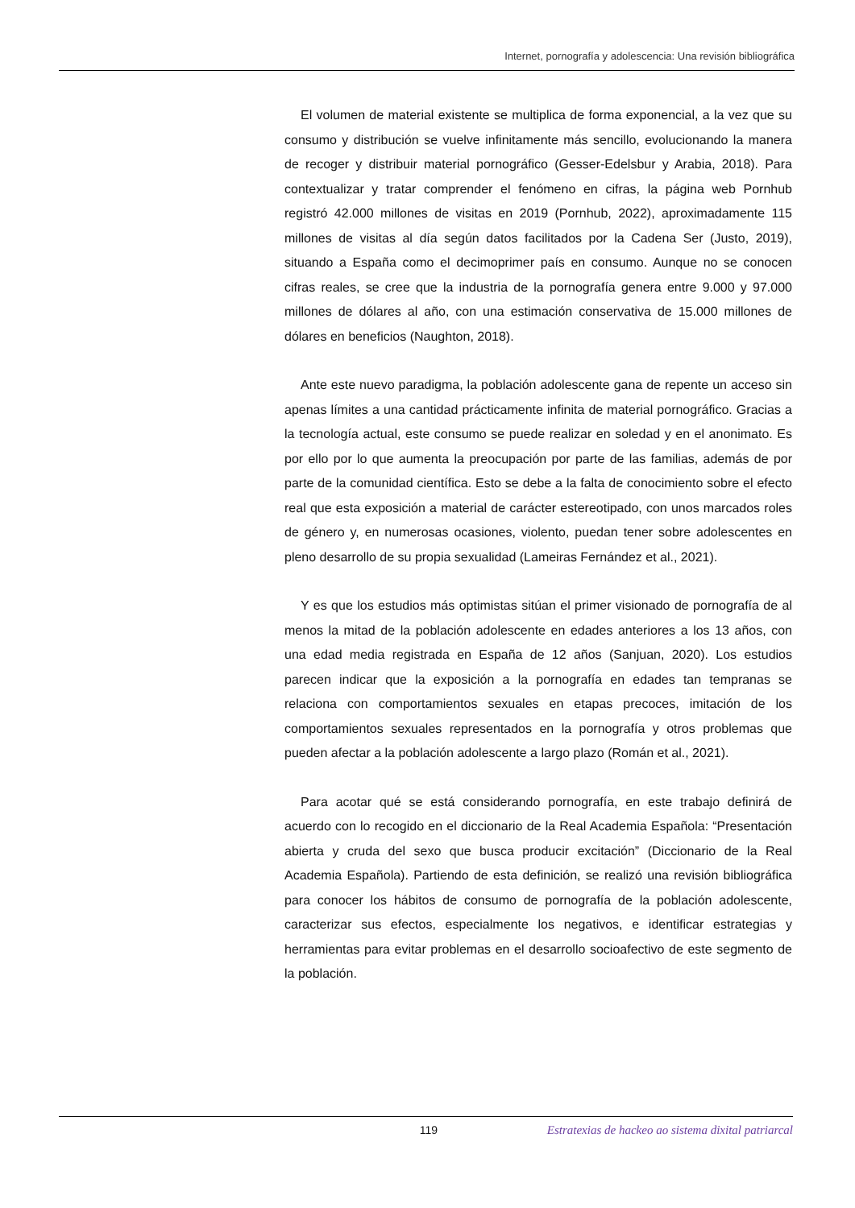Internet, pornografía y adolescencia: Una revisión bibliográfica
El volumen de material existente se multiplica de forma exponencial, a la vez que su consumo y distribución se vuelve infinitamente más sencillo, evolucionando la manera de recoger y distribuir material pornográfico (Gesser-Edelsbur y Arabia, 2018). Para contextualizar y tratar comprender el fenómeno en cifras, la página web Pornhub registró 42.000 millones de visitas en 2019 (Pornhub, 2022), aproximadamente 115 millones de visitas al día según datos facilitados por la Cadena Ser (Justo, 2019), situando a España como el decimoprimer país en consumo. Aunque no se conocen cifras reales, se cree que la industria de la pornografía genera entre 9.000 y 97.000 millones de dólares al año, con una estimación conservativa de 15.000 millones de dólares en beneficios (Naughton, 2018).
Ante este nuevo paradigma, la población adolescente gana de repente un acceso sin apenas límites a una cantidad prácticamente infinita de material pornográfico. Gracias a la tecnología actual, este consumo se puede realizar en soledad y en el anonimato. Es por ello por lo que aumenta la preocupación por parte de las familias, además de por parte de la comunidad científica. Esto se debe a la falta de conocimiento sobre el efecto real que esta exposición a material de carácter estereotipado, con unos marcados roles de género y, en numerosas ocasiones, violento, puedan tener sobre adolescentes en pleno desarrollo de su propia sexualidad (Lameiras Fernández et al., 2021).
Y es que los estudios más optimistas sitúan el primer visionado de pornografía de al menos la mitad de la población adolescente en edades anteriores a los 13 años, con una edad media registrada en España de 12 años (Sanjuan, 2020). Los estudios parecen indicar que la exposición a la pornografía en edades tan tempranas se relaciona con comportamientos sexuales en etapas precoces, imitación de los comportamientos sexuales representados en la pornografía y otros problemas que pueden afectar a la población adolescente a largo plazo (Román et al., 2021).
Para acotar qué se está considerando pornografía, en este trabajo definirá de acuerdo con lo recogido en el diccionario de la Real Academia Española: “Presentación abierta y cruda del sexo que busca producir excitación” (Diccionario de la Real Academia Española). Partiendo de esta definición, se realizó una revisión bibliográfica para conocer los hábitos de consumo de pornografía de la población adolescente, caracterizar sus efectos, especialmente los negativos, e identificar estrategias y herramientas para evitar problemas en el desarrollo socioafectivo de este segmento de la población.
119 Estratexias de hackeo ao sistema dixital patriarcal